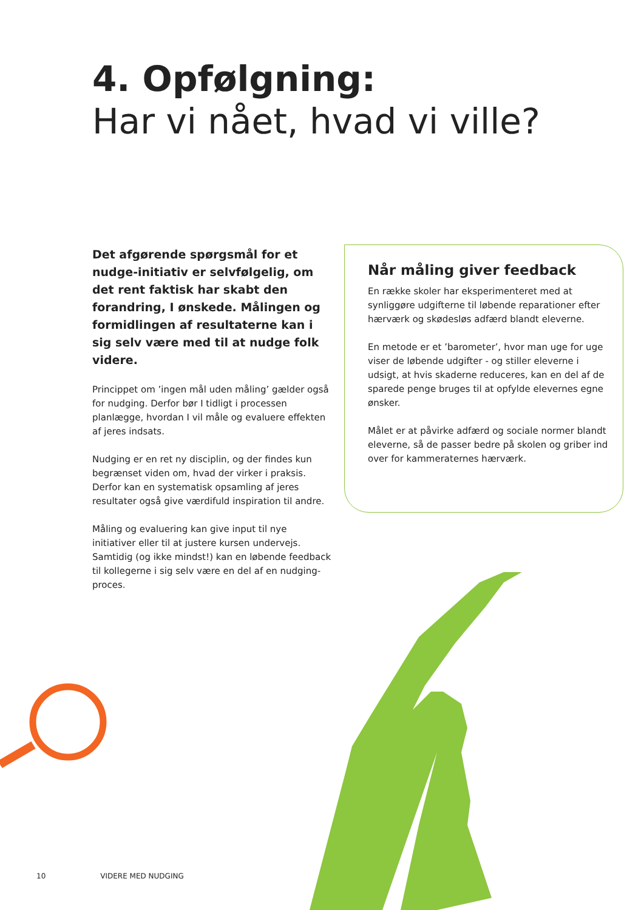4. Opfølgning:
Har vi nået, hvad vi ville?
Det afgørende spørgsmål for et nudge-initiativ er selvfølgelig, om det rent faktisk har skabt den forandring, I ønskede. Målingen og formidlingen af resultaterne kan i sig selv være med til at nudge folk videre.
Princippet om ’ingen mål uden måling’ gælder også for nudging. Derfor bør I tidligt i processen planlægge, hvordan I vil måle og evaluere effekten af jeres indsats.
Nudging er en ret ny disciplin, og der findes kun begrænset viden om, hvad der virker i praksis. Derfor kan en systematisk opsamling af jeres resultater også give værdifuld inspiration til andre.
Måling og evaluering kan give input til nye initiativer eller til at justere kursen undervejs. Samtidig (og ikke mindst!) kan en løbende feedback til kollegerne i sig selv være en del af en nudging-proces.
Når måling giver feedback
En række skoler har eksperimenteret med at synliggøre udgifterne til løbende reparationer efter hærværk og skødesløs adfærd blandt eleverne.
En metode er et ’barometer’, hvor man uge for uge viser de løbende udgifter - og stiller eleverne i udsigt, at hvis skaderne reduceres, kan en del af de sparede penge bruges til at opfylde elevernes egne ønsker.
Målet er at påvirke adfærd og sociale normer blandt eleverne, så de passer bedre på skolen og griber ind over for kammeraternes hærværk.
10 VIDERE MED NUDGING